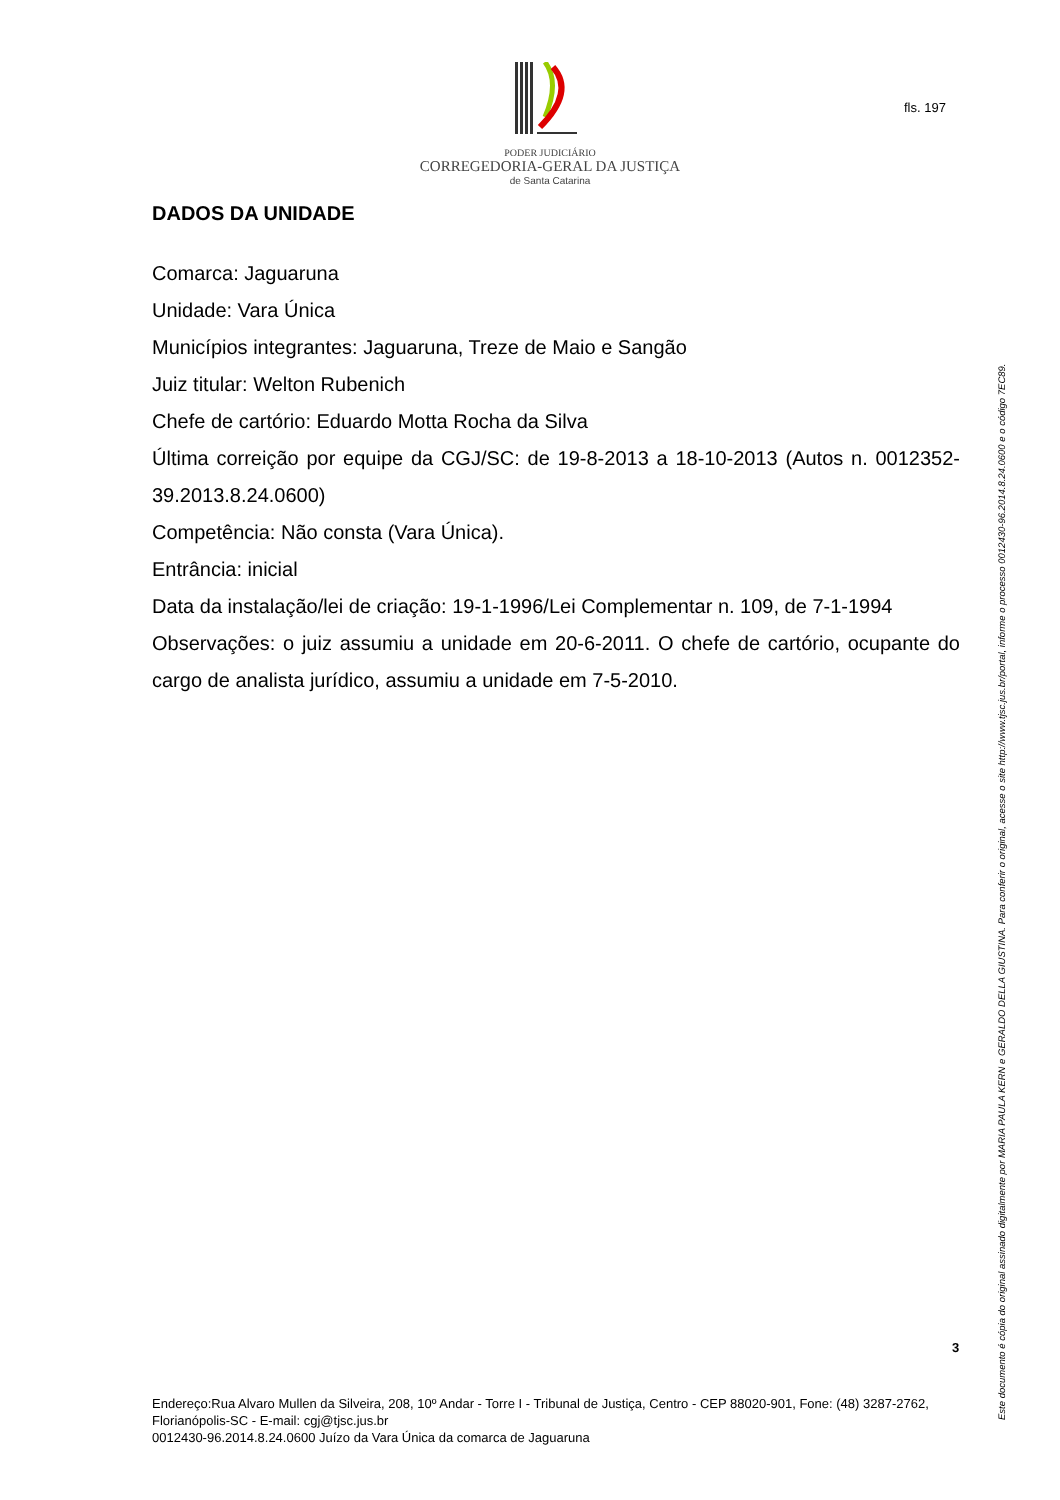PODER JUDICIÁRIO
CORREGEDORIA-GERAL DA JUSTIÇA
de Santa Catarina
fls. 197
DADOS DA UNIDADE
Comarca: Jaguaruna
Unidade: Vara Única
Municípios integrantes: Jaguaruna, Treze de Maio e Sangão
Juiz titular: Welton Rubenich
Chefe de cartório: Eduardo Motta Rocha da Silva
Última correição por equipe da CGJ/SC: de 19-8-2013 a 18-10-2013 (Autos n. 0012352-39.2013.8.24.0600)
Competência: Não consta (Vara Única).
Entrância: inicial
Data da instalação/lei de criação: 19-1-1996/Lei Complementar n. 109, de 7-1-1994
Observações: o juiz assumiu a unidade em 20-6-2011. O chefe de cartório, ocupante do cargo de analista jurídico, assumiu a unidade em 7-5-2010.
3
Endereço:Rua Alvaro Mullen da Silveira, 208, 10º Andar - Torre I - Tribunal de Justiça, Centro - CEP 88020-901, Fone: (48) 3287-2762, Florianópolis-SC - E-mail: cgj@tjsc.jus.br
0012430-96.2014.8.24.0600 Juízo da Vara Única da comarca de Jaguaruna
Este documento é cópia do original assinado digitalmente por MARIA PAULA KERN e GERALDO DELLA GIUSTINA. Para conferir o original, acesse o site http://www.tjsc.jus.br/portal, informe o processo 0012430-96.2014.8.24.0600 e o código 7EC89.